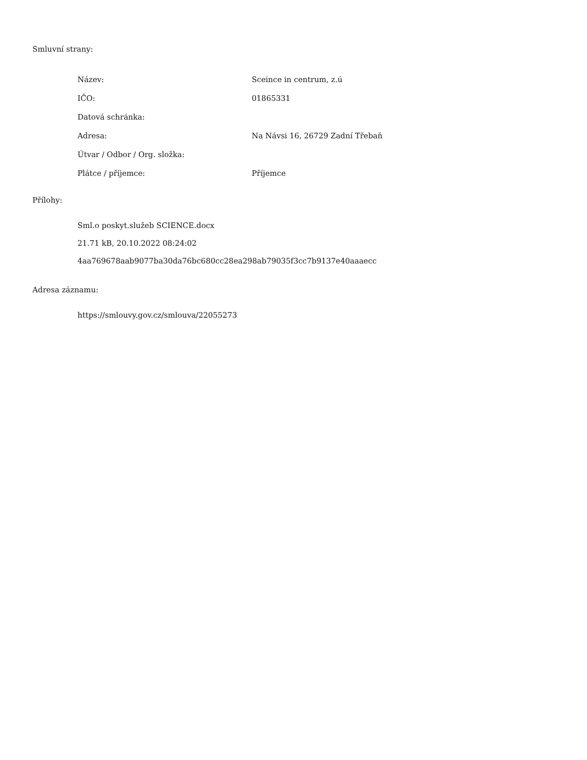Smluvní strany:
| Název: | Sceince in centrum, z.ú |
| IČO: | 01865331 |
| Datová schránka: | |
| Adresa: | Na Návsi 16, 26729 Zadní Třebaň |
| Útvar / Odbor / Org. složka: | |
| Plátce / příjemce: | Příjemce |
Přílohy:
Sml.o poskyt.služeb SCIENCE.docx
21.71 kB, 20.10.2022 08:24:02
4aa769678aab9077ba30da76bc680cc28ea298ab79035f3cc7b9137e40aaaecc
Adresa záznamu:
https://smlouvy.gov.cz/smlouva/22055273